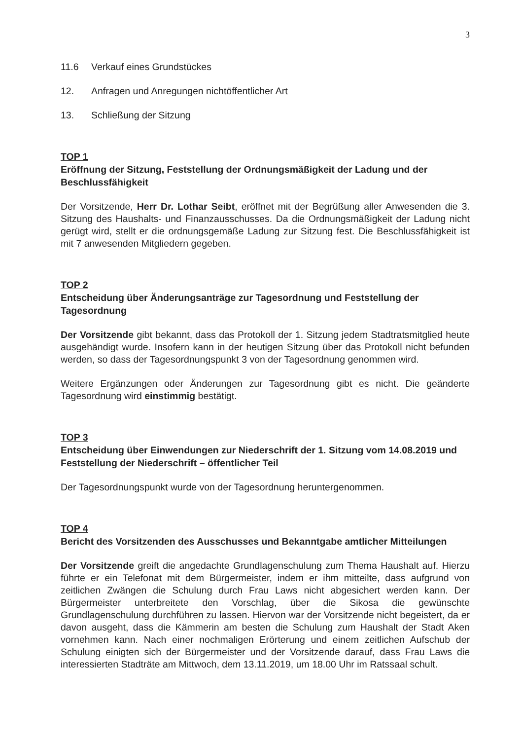3
11.6 Verkauf eines Grundstückes
12. Anfragen und Anregungen nichtöffentlicher Art
13. Schließung der Sitzung
TOP 1
Eröffnung der Sitzung, Feststellung der Ordnungsmäßigkeit der Ladung und der Beschlussfähigkeit
Der Vorsitzende, Herr Dr. Lothar Seibt, eröffnet mit der Begrüßung aller Anwesenden die 3. Sitzung des Haushalts- und Finanzausschusses. Da die Ordnungsmäßigkeit der Ladung nicht gerügt wird, stellt er die ordnungsgemäße Ladung zur Sitzung fest. Die Beschlussfähigkeit ist mit 7 anwesenden Mitgliedern gegeben.
TOP 2
Entscheidung über Änderungsanträge zur Tagesordnung und Feststellung der Tagesordnung
Der Vorsitzende gibt bekannt, dass das Protokoll der 1. Sitzung jedem Stadtratsmitglied heute ausgehändigt wurde. Insofern kann in der heutigen Sitzung über das Protokoll nicht befunden werden, so dass der Tagesordnungspunkt 3 von der Tagesordnung genommen wird.
Weitere Ergänzungen oder Änderungen zur Tagesordnung gibt es nicht. Die geänderte Tagesordnung wird einstimmig bestätigt.
TOP 3
Entscheidung über Einwendungen zur Niederschrift der 1. Sitzung vom 14.08.2019 und Feststellung der Niederschrift – öffentlicher Teil
Der Tagesordnungspunkt wurde von der Tagesordnung heruntergenommen.
TOP 4
Bericht des Vorsitzenden des Ausschusses und Bekanntgabe amtlicher Mitteilungen
Der Vorsitzende greift die angedachte Grundlagenschulung zum Thema Haushalt auf. Hierzu führte er ein Telefonat mit dem Bürgermeister, indem er ihm mitteilte, dass aufgrund von zeitlichen Zwängen die Schulung durch Frau Laws nicht abgesichert werden kann. Der Bürgermeister unterbreitete den Vorschlag, über die Sikosa die gewünschte Grundlagenschulung durchführen zu lassen. Hiervon war der Vorsitzende nicht begeistert, da er davon ausgeht, dass die Kämmerin am besten die Schulung zum Haushalt der Stadt Aken vornehmen kann. Nach einer nochmaligen Erörterung und einem zeitlichen Aufschub der Schulung einigten sich der Bürgermeister und der Vorsitzende darauf, dass Frau Laws die interessierten Stadträte am Mittwoch, dem 13.11.2019, um 18.00 Uhr im Ratssaal schult.